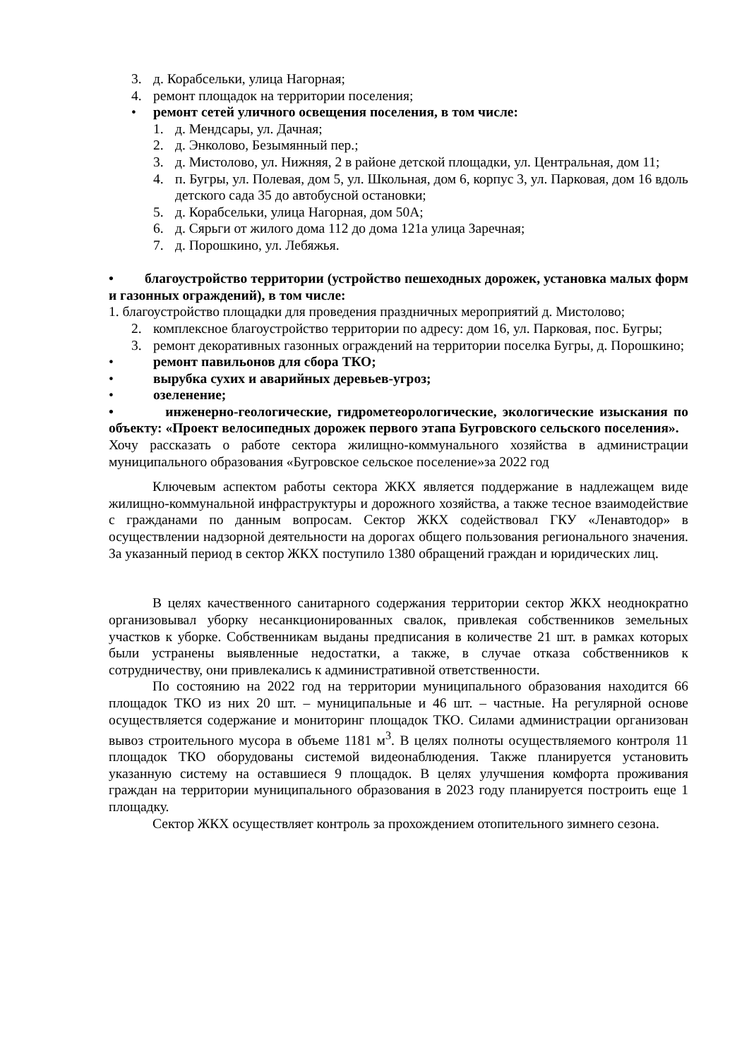3. д. Корабсельки, улица Нагорная;
4. ремонт площадок на территории поселения;
• ремонт сетей уличного освещения поселения, в том числе:
1. д. Мендсары, ул. Дачная;
2. д. Энколово, Безымянный пер.;
3. д. Мистолово, ул. Нижняя, 2 в районе детской площадки, ул. Центральная, дом 11;
4. п. Бугры, ул. Полевая, дом 5, ул. Школьная, дом 6, корпус 3, ул. Парковая, дом 16 вдоль детского сада 35 до автобусной остановки;
5. д. Корабсельки, улица Нагорная, дом 50А;
6. д. Сярьги от жилого дома 112 до дома 121а улица Заречная;
7. д. Порошкино, ул. Лебяжья.
• благоустройство территории (устройство пешеходных дорожек, установка малых форм и газонных ограждений), в том числе:
1. благоустройство площадки для проведения праздничных мероприятий д. Мистолово;
2. комплексное благоустройство территории по адресу: дом 16, ул. Парковая, пос. Бугры;
3. ремонт декоративных газонных ограждений на территории поселка Бугры, д. Порошкино;
• ремонт павильонов для сбора ТКО;
• вырубка сухих и аварийных деревьев-угроз;
• озеленение;
• инженерно-геологические, гидрометеорологические, экологические изыскания по объекту: «Проект велосипедных дорожек первого этапа Бугровского сельского поселения».
Хочу рассказать о работе сектора жилищно-коммунального хозяйства в администрации муниципального образования «Бугровское сельское поселение»за 2022 год
Ключевым аспектом работы сектора ЖКХ является поддержание в надлежащем виде жилищно-коммунальной инфраструктуры и дорожного хозяйства, а также тесное взаимодействие с гражданами по данным вопросам. Сектор ЖКХ содействовал ГКУ «Ленавтодор» в осуществлении надзорной деятельности на дорогах общего пользования регионального значения. За указанный период в сектор ЖКХ поступило 1380 обращений граждан и юридических лиц.
В целях качественного санитарного содержания территории сектор ЖКХ неоднократно организовывал уборку несанкционированных свалок, привлекая собственников земельных участков к уборке. Собственникам выданы предписания в количестве 21 шт. в рамках которых были устранены выявленные недостатки, а также, в случае отказа собственников к сотрудничеству, они привлекались к административной ответственности.
По состоянию на 2022 год на территории муниципального образования находится 66 площадок ТКО из них 20 шт. – муниципальные и 46 шт. – частные. На регулярной основе осуществляется содержание и мониторинг площадок ТКО. Силами администрации организован вывоз строительного мусора в объеме 1181 м<sup>3</sup>. В целях полноты осуществляемого контроля 11 площадок ТКО оборудованы системой видеонаблюдения. Также планируется установить указанную систему на оставшиеся 9 площадок. В целях улучшения комфорта проживания граждан на территории муниципального образования в 2023 году планируется построить еще 1 площадку.
Сектор ЖКХ осуществляет контроль за прохождением отопительного зимнего сезона.